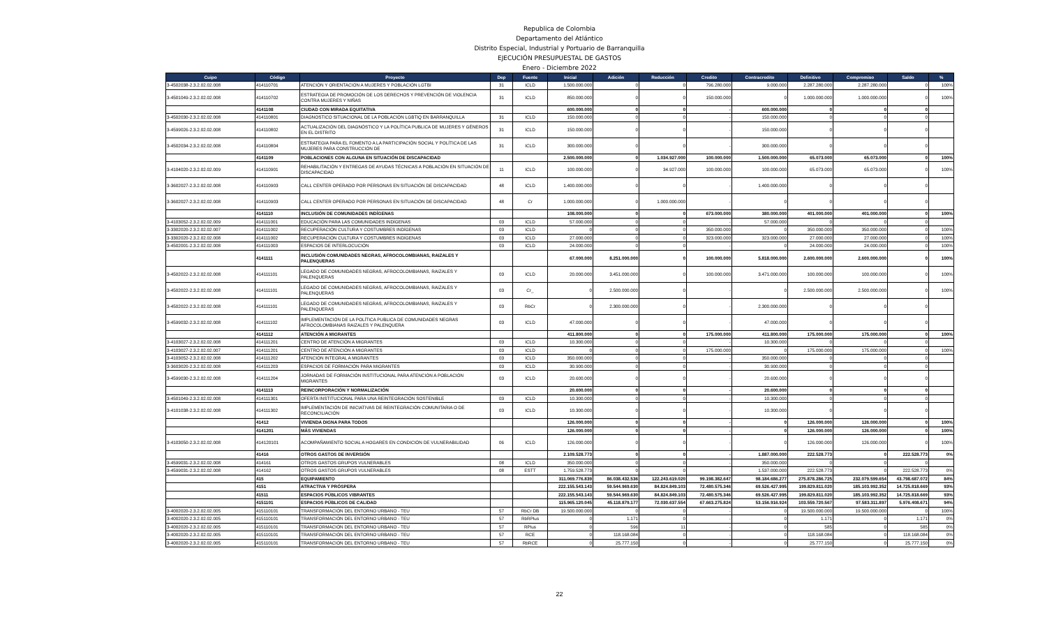Republica de Colombia
Departamento del Atlántico
Distrito Especial, Industrial y Portuario de Barranquilla
EJECUCIÓN PRESUPUESTAL DE GASTOS
Enero - Diciembre 2022
| Cuipo | Código | Proyecto | Dep | Fuente | Inicial | Adición | Reducción | Credito | Contracredito | Definitivo | Compromiso | Saldo | % |
| --- | --- | --- | --- | --- | --- | --- | --- | --- | --- | --- | --- | --- | --- |
| 3-4502038-2.3.2.02.02.008 | 414110701 | ATENCIÓN Y ORIENTACIÓN A MUJERES Y POBLACIÓN LGTBI | 31 | ICLD | 1.500.000.000 | 0 | 0 | 796.280.000 | 9.000.000 | 2.287.280.000 | 2.287.280.000 | 0 | 100% |
| 3-4501049-2.3.2.02.02.008 | 414110702 | ESTRATEGIA DE PROMOCIÓN DE LOS DERECHOS Y PREVENCIÓN DE VIOLENCIA CONTRA MUJERES Y NIÑAS | 31 | ICLD | 850.000.000 | 0 | 0 | 150.000.000 | 0 | 1.000.000.000 | 1.000.000.000 | 0 | 100% |
| | 4141108 | CIUDAD CON MIRADA EQUITATIVA | | | 600.000.000 | 0 | 0 | - | 600.000.000 | 0 | 0 | 0 | |
| 3-4502030-2.3.2.02.02.008 | 414110801 | DIAGNOSTICO SITUACIONAL DE LA POBLACIÓN LGBTIQ EN BARRANQUILLA | 31 | ICLD | 150.000.000 | 0 | 0 | - | 150.000.000 | 0 | 0 | 0 | |
| 3-4599026-2.3.2.02.02.008 | 414110802 | ACTUALIZACIÓN DEL DIAGNÓSTICO Y LA POLÍTICA PUBLICA DE MUJERES Y GÉNEROS EN EL DISTRITO | 31 | ICLD | 150.000.000 | 0 | 0 | - | 150.000.000 | 0 | 0 | 0 | |
| 3-4502034-2.3.2.02.02.008 | 414110804 | ESTRATEGIA PARA EL FOMENTO A LA PARTICIPACIÓN SOCIAL Y POLÍTICA DE LAS MUJERES PARA CONSTRUCCIÓN DE | 31 | ICLD | 300.000.000 | 0 | 0 | - | 300.000.000 | 0 | 0 | 0 | |
| | 4141109 | POBLACIONES CON ALGUNA EN SITUACIÓN DE DISCAPACIDAD | | | 2.500.000.000 | 0 | 1.034.927.000 | 100.000.000 | 1.500.000.000 | 65.073.000 | 65.073.000 | 0 | 100% |
| 3-4104020-2.3.2.02.02.009 | 414110901 | REHABILITACIÓN Y ENTREGAS DE AYUDAS TÉCNICAS A POBLACIÓN EN SITUACIÓN DE DISCAPACIDAD | 11 | ICLD | 100.000.000 | 0 | 34.927.000 | 100.000.000 | 100.000.000 | 65.073.000 | 65.073.000 | 0 | 100% |
| 3-3602027-2.3.2.02.02.008 | 414110903 | CALL CENTER OPERADO POR PERSONAS EN SITUACIÓN DE DISCAPACIDAD | 48 | ICLD | 1.400.000.000 | 0 | 0 | - | 1.400.000.000 | 0 | 0 | 0 | |
| 3-3602027-2.3.2.02.02.008 | 414110903 | CALL CENTER OPERADO POR PERSONAS EN SITUACIÓN DE DISCAPACIDAD | 48 | Cr | 1.000.000.000 | 0 | 1.000.000.000 | - | 0 | 0 | 0 | 0 | |
| | 4141110 | INCLUSIÓN DE COMUNIDADES INDÍGENAS | | | 108.000.000 | 0 | 0 | 673.000.000 | 380.000.000 | 401.000.000 | 401.000.000 | 0 | 100% |
| 3-4103052-2.3.2.02.02.009 | 414111001 | EDUCACIÓN PARA LAS COMUNIDADES INDÍGENAS | 03 | ICLD | 57.000.000 | 0 | 0 | - | 57.000.000 | 0 | 0 | 0 | |
| 3-3302020-2.3.2.02.02.007 | 414111002 | RECUPERACIÓN CULTURA Y COSTUMBRES INDÍGENAS | 03 | ICLD | 0 | 0 | 0 | 350.000.000 | 0 | 350.000.000 | 350.000.000 | 0 | 100% |
| 3-3302020-2.3.2.02.02.008 | 414111002 | RECUPERACIÓN CULTURA Y COSTUMBRES INDÍGENAS | 03 | ICLD | 27.000.000 | 0 | 0 | 323.000.000 | 323.000.000 | 27.000.000 | 27.000.000 | 0 | 100% |
| 3-4502001-2.3.2.02.02.008 | 414111003 | ESPACIOS DE INTERLOCUCIÓN | 03 | ICLD | 24.000.000 | 0 | 0 | - | 0 | 24.000.000 | 24.000.000 | 0 | 100% |
| | 4141111 | INCLUSIÓN COMUNIDADES NEGRAS, AFROCOLOMBIANAS, RAIZALES Y PALENQUERAS | | | 67.000.000 | 8.251.000.000 | 0 | 100.000.000 | 5.818.000.000 | 2.600.000.000 | 2.600.000.000 | 0 | 100% |
| 3-4502022-2.3.2.02.02.008 | 414111101 | LEGADO DE COMUNIDADES NEGRAS, AFROCOLOMBIANAS, RAIZALES Y PALENQUERAS | 03 | ICLD | 20.000.000 | 3.451.000.000 | 0 | 100.000.000 | 3.471.000.000 | 100.000.000 | 100.000.000 | 0 | 100% |
| 3-4502022-2.3.2.02.02.008 | 414111101 | LEGADO DE COMUNIDADES NEGRAS, AFROCOLOMBIANAS, RAIZALES Y PALENQUERAS | 03 | Cr_ | 0 | 2.500.000.000 | 0 | - | 0 | 2.500.000.000 | 2.500.000.000 | 0 | 100% |
| 3-4502022-2.3.2.02.02.008 | 414111101 | LEGADO DE COMUNIDADES NEGRAS, AFROCOLOMBIANAS, RAIZALES Y PALENQUERAS | 03 | RbCr | 0 | 2.300.000.000 | 0 | - | 2.300.000.000 | 0 | 0 | 0 | |
| 3-4599032-2.3.2.02.02.008 | 414111102 | IMPLEMENTACIÓN DE LA POLÍTICA PUBLICA DE COMUNIDADES NEGRAS AFROCOLOMBIANAS RAIZALES Y PALENQUERA | 03 | ICLD | 47.000.000 | 0 | 0 | - | 47.000.000 | 0 | 0 | 0 | |
| | 4141112 | ATENCIÓN A MIGRANTES | | | 411.800.000 | 0 | 0 | 175.000.000 | 411.800.000 | 175.000.000 | 175.000.000 | 0 | 100% |
| 3-4103027-2.3.2.02.02.008 | 414111201 | CENTRO DE ATENCIÓN A MIGRANTES | 03 | ICLD | 10.300.000 | 0 | 0 | - | 10.300.000 | 0 | 0 | 0 | |
| 3-4103027-2.3.2.02.02.007 | 414111201 | CENTRO DE ATENCIÓN A MIGRANTES | 03 | ICLD | 0 | 0 | 0 | 175.000.000 | 0 | 175.000.000 | 175.000.000 | 0 | 100% |
| 3-4103052-2.3.2.02.02.008 | 414111202 | ATENCIÓN INTEGRAL A MIGRANTES | 03 | ICLD | 350.000.000 | 0 | 0 | - | 350.000.000 | 0 | 0 | 0 | |
| 3-3603020-2.3.2.02.02.008 | 414111203 | ESPACIOS DE FORMACIÓN PARA MIGRANTES | 03 | ICLD | 30.900.000 | 0 | 0 | - | 30.900.000 | 0 | 0 | 0 | |
| 3-4599030-2.3.2.02.02.008 | 414111204 | JORNADAS DE FORMACIÓN INSTITUCIONAL PARA ATENCIÓN A POBLACIÓN MIGRANTES | 03 | ICLD | 20.600.000 | 0 | 0 | - | 20.600.000 | 0 | 0 | 0 | |
| | 4141113 | REINCORPORACIÓN Y NORMALIZACIÓN | | | 20.600.000 | 0 | 0 | - | 20.600.000 | 0 | 0 | 0 | |
| 3-4501049-2.3.2.02.02.008 | 414111301 | OFERTA INSTITUCIONAL PARA UNA REINTEGRACIÓN SOSTENIBLE | 03 | ICLD | 10.300.000 | 0 | 0 | - | 10.300.000 | 0 | 0 | 0 | |
| 3-4101038-2.3.2.02.02.008 | 414111302 | IMPLEMENTACIÓN DE INICIATIVAS DE REINTEGRACIÓN COMUNITARIA O DE RECONCILIACIÓN | 03 | ICLD | 10.300.000 | 0 | 0 | - | 10.300.000 | 0 | 0 | 0 | |
| | 41412 | VIVIENDA DIGNA PARA TODOS | | | 126.000.000 | 0 | 0 | - | 0 | 126.000.000 | 126.000.000 | 0 | 100% |
| | 4141201 | MÁS VIVIENDAS | | | 126.000.000 | 0 | 0 | - | 0 | 126.000.000 | 126.000.000 | 0 | 100% |
| 3-4103050-2.3.2.02.02.008 | 414120101 | ACOMPAÑAMIENTO SOCIAL A HOGARES EN CONDICIÓN DE VULNERABILIDAD | 06 | ICLD | 126.000.000 | 0 | 0 | - | 0 | 126.000.000 | 126.000.000 | 0 | 100% |
| | 41416 | OTROS GASTOS DE INVERSIÓN | | | 2.109.528.773 | 0 | 0 | - | 1.887.000.000 | 222.528.773 | 0 | 222.528.773 | 0% |
| 3-4599031-2.3.2.02.02.008 | 414161 | OTROS GASTOS GRUPOS VULNERABLES | 08 | ICLD | 350.000.000 | 0 | 0 | - | 350.000.000 | 0 | 0 | 0 | |
| 3-4599031-2.3.2.02.02.008 | 414162 | OTROS GASTOS GRUPOS VULNERABLES | 08 | ESTT | 1.759.528.773 | 0 | 0 | - | 1.537.000.000 | 222.528.773 | 0 | 222.528.773 | 0% |
| | 415 | EQUIPAMIENTO | | | 311.069.776.839 | 86.038.432.536 | 122.243.619.020 | 99.198.382.647 | 98.184.686.277 | 275.878.286.725 | 232.079.599.654 | 43.798.687.072 | 84% |
| | 4151 | ATRACTIVA Y PRÓSPERA | | | 222.155.543.143 | 59.544.969.630 | 84.824.849.103 | 72.480.575.346 | 69.526.427.995 | 199.829.811.020 | 185.103.992.352 | 14.725.818.669 | 93% |
| | 41511 | ESPACIOS PÚBLICOS VIBRANTES | | | 222.155.543.143 | 59.544.969.630 | 84.824.849.103 | 72.480.575.346 | 69.526.427.995 | 199.829.811.020 | 185.103.992.352 | 14.725.818.669 | 93% |
| | 4151101 | ESPACIOS PÚBLICOS DE CALIDAD | | | 115.965.120.045 | 45.118.879.177 | 72.030.637.554 | 67.663.275.824 | 53.156.916.924 | 103.559.720.567 | 97.583.311.897 | 5.976.408.671 | 94% |
| 3-4002020-2.3.2.02.02.005 | 415110101 | TRANSFORMACIÓN DEL ENTORNO URBANO - TEU | 57 | RbCr DB | 19.500.000.000 | 0 | 0 | - | 0 | 19.500.000.000 | 19.500.000.000 | 0 | 100% |
| 3-4002020-2.3.2.02.02.005 | 415110101 | TRANSFORMACIÓN DEL ENTORNO URBANO - TEU | 57 | RbRPlus | 0 | 1.171 | 0 | - | 0 | 1.171 | 0 | 1.171 | 0% |
| 3-4002020-2.3.2.02.02.005 | 415110101 | TRANSFORMACIÓN DEL ENTORNO URBANO - TEU | 57 | RPlus | 0 | 596 | 11 | - | 0 | 585 | 0 | 585 | 0% |
| 3-4002020-2.3.2.02.02.005 | 415110101 | TRANSFORMACIÓN DEL ENTORNO URBANO - TEU | 57 | RCE | 0 | 118.168.084 | 0 | - | 0 | 118.168.084 | 0 | 118.168.084 | 0% |
| 3-4002020-2.3.2.02.02.005 | 415110101 | TRANSFORMACIÓN DEL ENTORNO URBANO - TEU | 57 | RbRCE | 0 | 25.777.150 | 0 | - | 0 | 25.777.150 | 0 | 25.777.150 | 0% |
22